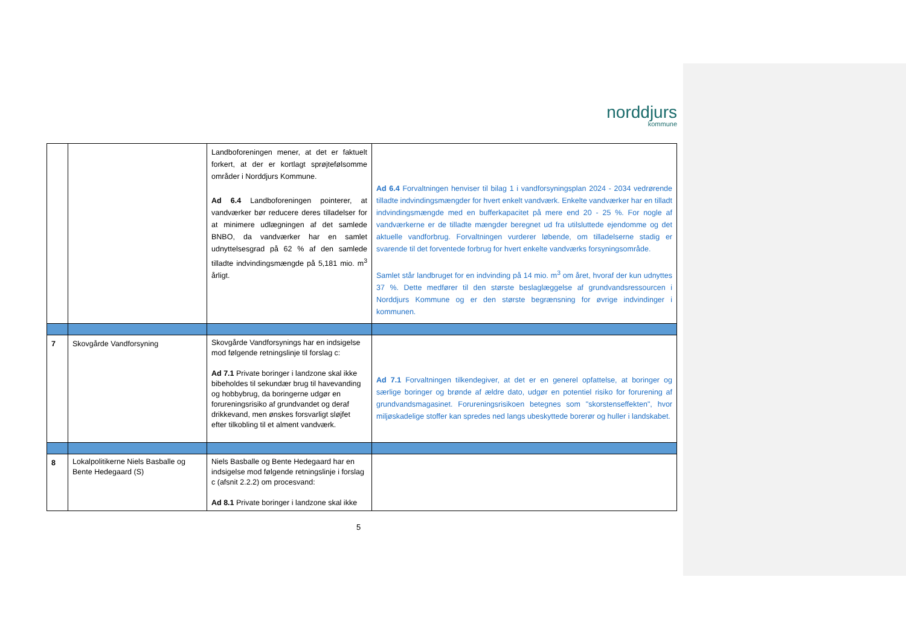norddjurs
kommune
| | | Landboforeningen mener, at det er faktuelt forkert, at der er kortlagt sprøjtefølsomme områder i Norddjurs Kommune. Ad 6.4 Landboforeningen pointerer, at vandværker bør reducere deres tilladelser for at minimere udlægningen af det samlede BNBO, da vandværker har en samlet udnyttelsesgrad på 62 % af den samlede tilladte indvindingsmængde på 5,181 mio. m<sup>3</sup> årligt. | Ad 6.4 Forvaltningen henviser til bilag 1 i vandforsyningsplan 2024 - 2034 vedrørende tilladte indvindingsmængder for hvert enkelt vandværk. Enkelte vandværker har en tilladt indvindingsmængde med en bufferkapacitet på mere end 20 - 25 %. For nogle af vandværkerne er de tilladte mængder beregnet ud fra utilsluttede ejendomme og det aktuelle vandforbrug. Forvaltningen vurderer løbende, om tilladelserne stadig er svarende til det forventede forbrug for hvert enkelte vandværks forsyningsområde. Samlet står landbruget for en indvinding på 14 mio. m<sup>3</sup> om året, hvoraf der kun udnyttes 37 %. Dette medfører til den største beslaglæggelse af grundvandsressourcen i Norddjurs Kommune og er den største begrænsning for øvrige indvindinger i kommunen. |
| 7 | Skovgårde Vandforsyning | Skovgårde Vandforsynings har en indsigelse mod følgende retningslinje til forslag c: Ad 7.1 Private boringer i landzone skal ikke bibeholdes til sekundær brug til havevanding og hobbybrug, da boringerne udgør en forureningsrisiko af grundvandet og deraf drikkevand, men ønskes forsvarligt sløjfet efter tilkobling til et alment vandværk. | Ad 7.1 Forvaltningen tilkendegiver, at det er en generel opfattelse, at boringer og særlige boringer og brønde af ældre dato, udgør en potentiel risiko for forurening af grundvandsmagasinet. Forureningsrisikoen betegnes som "skorstenseffekten", hvor miljøskadelige stoffer kan spredes ned langs ubeskyttede borerør og huller i landskabet. |
| 8 | Lokalpolitikerne Niels Basballe og Bente Hedegaard (S) | Niels Basballe og Bente Hedegaard har en indsigelse mod følgende retningslinje i forslag c (afsnit 2.2.2) om procesvand: Ad 8.1 Private boringer i landzone skal ikke | |
5